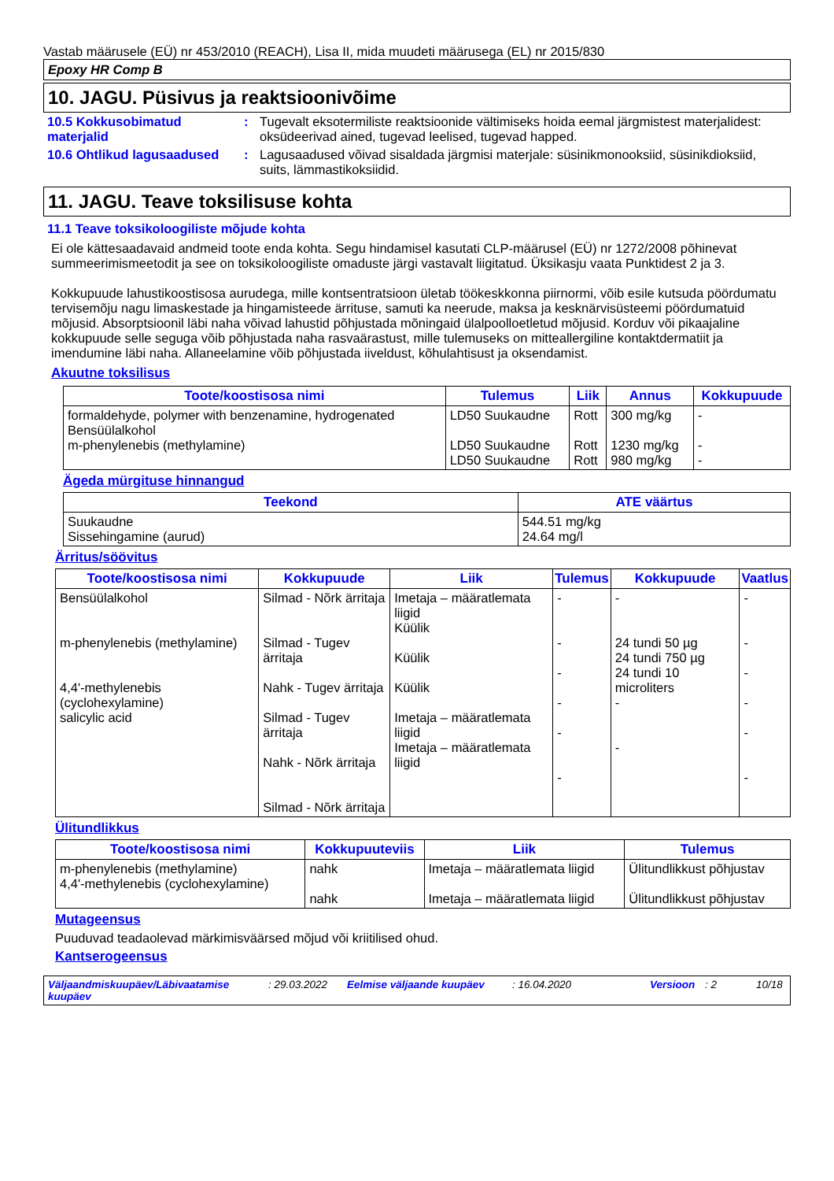Vastab määrusele (EÜ) nr 453/2010 (REACH), Lisa II, mida muudeti määrusega (EL) nr 2015/830
Epoxy HR Comp B
10. JAGU. Püsivus ja reaktsioonivõime
10.5 Kokkusobimatud materjalid
: Tugevalt eksotermiliste reaktsioonide vältimiseks hoida eemal järgmistest materjalidest: oksüdeerivad ained, tugevad leelised, tugevad happed.
10.6 Ohtlikud lagusaadused
: Lagusaadused võivad sisaldada järgmisi materjale: süsinikmonooksiid, süsinikdioksiid, suits, lämmastikoksiidid.
11. JAGU. Teave toksilisuse kohta
11.1 Teave toksikoloogiliste mõjude kohta
Ei ole kättesaadavaid andmeid toote enda kohta. Segu hindamisel kasutati CLP-määrusel (EÜ) nr 1272/2008 põhinevat summeerimismeetodit ja see on toksikoloogiliste omaduste järgi vastavalt liigitatud. Üksikasju vaata Punktidest 2 ja 3.
Kokkupuude lahustikoostisosa aurudega, mille kontsentratsioon ületab töökeskkonna piirnormi, võib esile kutsuda pöördumatu tervisemõju nagu limaskestade ja hingamisteede ärrituse, samuti ka neerude, maksa ja kesknärvisüsteemi pöördumatuid mõjusid. Absorptsioonil läbi naha võivad lahustid põhjustada mõningaid ülalpoolloetletud mõjusid. Korduv või pikaajaline kokkupuude selle seguga võib põhjustada naha rasvaärastust, mille tulemuseks on mitteallergiline kontaktdermatiit ja imendumine läbi naha. Allaneelamine võib põhjustada iiveldust, kõhulahtisust ja oksendamist.
Akuutne toksilisus
| Toote/koostisosa nimi | Tulemus | Liik | Annus | Kokkupuude |
| --- | --- | --- | --- | --- |
| formaldehyde, polymer with benzenamine, hydrogenated Bensüülalkohol m-phenylenebis (methylamine) | LD50 Suukaudne LD50 Suukaudne LD50 Suukaudne | Rott Rott Rott | 300 mg/kg 1230 mg/kg 980 mg/kg | - - - |
Ägeda mürgituse hinnangud
| Teekond | ATE väärtus |
| --- | --- |
| Suukaudne Sissehingamine (aurud) | 544.51 mg/kg 24.64 mg/l |
Ärritus/söövitus
| Toote/koostisosa nimi | Kokkupuude | Liik | Tulemus | Kokkupuude | Vaatlus |
| --- | --- | --- | --- | --- | --- |
| Bensüülalkohol m-phenylenebis (methylamine) 4,4'-methylenebis (cyclohexylamine) salicylic acid | Silmad - Nõrk ärritaja Silmad - Tugev ärritaja Nahk - Tugev ärritaja Silmad - Tugev ärritaja Nahk - Nõrk ärritaja Silmad - Nõrk ärritaja | Imetaja – määratlemata liigid Küülik Küülik Küülik Imetaja – määratlemata liigid Imetaja – määratlemata liigid | - - - - - - | - 24 tundi 50 µg 24 tundi 750 µg 24 tundi 10 microliters - - | - - - - - - |
Ülitundlikkus
| Toote/koostisosa nimi | Kokkupuuteviis | Liik | Tulemus |
| --- | --- | --- | --- |
| m-phenylenebis (methylamine) 4,4'-methylenebis (cyclohexylamine) | nahk nahk | Imetaja – määratlemata liigid Imetaja – määratlemata liigid | Ülitundlikkust põhjustav Ülitundlikkust põhjustav |
Mutageensus
Puuduvad teadaolevad märkimisväärsed mõjud või kriitilised ohud.
Kantserogeensus
Väljaandmiskuupäev/Läbivaatamise kuupäev: 29.03.2022 Eelmise väljaande kuupäev: 16.04.2020 Versioon: 2 10/18